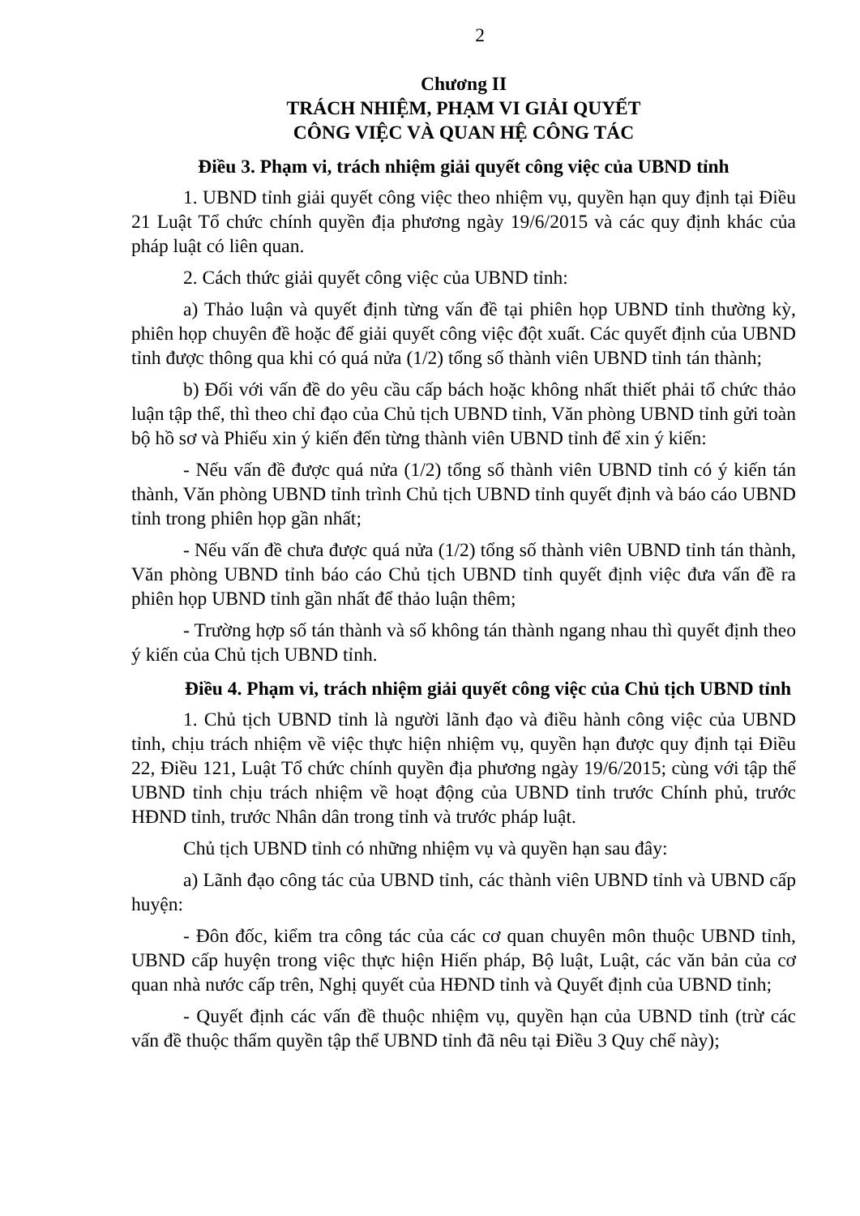2
Chương II
TRÁCH NHIỆM, PHẠM VI GIẢI QUYẾT
CÔNG VIỆC VÀ QUAN HỆ CÔNG TÁC
Điều 3. Phạm vi, trách nhiệm giải quyết công việc của UBND tỉnh
1. UBND tỉnh giải quyết công việc theo nhiệm vụ, quyền hạn quy định tại Điều 21 Luật Tổ chức chính quyền địa phương ngày 19/6/2015 và các quy định khác của pháp luật có liên quan.
2. Cách thức giải quyết công việc của UBND tỉnh:
a) Thảo luận và quyết định từng vấn đề tại phiên họp UBND tỉnh thường kỳ, phiên họp chuyên đề hoặc để giải quyết công việc đột xuất. Các quyết định của UBND tỉnh được thông qua khi có quá nửa (1/2) tổng số thành viên UBND tỉnh tán thành;
b) Đối với vấn đề do yêu cầu cấp bách hoặc không nhất thiết phải tổ chức thảo luận tập thể, thì theo chỉ đạo của Chủ tịch UBND tỉnh, Văn phòng UBND tỉnh gửi toàn bộ hồ sơ và Phiếu xin ý kiến đến từng thành viên UBND tỉnh để xin ý kiến:
- Nếu vấn đề được quá nửa (1/2) tổng số thành viên UBND tỉnh có ý kiến tán thành, Văn phòng UBND tỉnh trình Chủ tịch UBND tỉnh quyết định và báo cáo UBND tỉnh trong phiên họp gần nhất;
- Nếu vấn đề chưa được quá nửa (1/2) tổng số thành viên UBND tỉnh tán thành, Văn phòng UBND tỉnh báo cáo Chủ tịch UBND tỉnh quyết định việc đưa vấn đề ra phiên họp UBND tỉnh gần nhất để thảo luận thêm;
- Trường hợp số tán thành và số không tán thành ngang nhau thì quyết định theo ý kiến của Chủ tịch UBND tỉnh.
Điều 4. Phạm vi, trách nhiệm giải quyết công việc của Chủ tịch UBND tỉnh
1. Chủ tịch UBND tỉnh là người lãnh đạo và điều hành công việc của UBND tỉnh, chịu trách nhiệm về việc thực hiện nhiệm vụ, quyền hạn được quy định tại Điều 22, Điều 121, Luật Tổ chức chính quyền địa phương ngày 19/6/2015; cùng với tập thể UBND tỉnh chịu trách nhiệm về hoạt động của UBND tỉnh trước Chính phủ, trước HĐND tỉnh, trước Nhân dân trong tỉnh và trước pháp luật.
Chủ tịch UBND tỉnh có những nhiệm vụ và quyền hạn sau đây:
a) Lãnh đạo công tác của UBND tỉnh, các thành viên UBND tỉnh và UBND cấp huyện:
- Đôn đốc, kiểm tra công tác của các cơ quan chuyên môn thuộc UBND tỉnh, UBND cấp huyện trong việc thực hiện Hiến pháp, Bộ luật, Luật, các văn bản của cơ quan nhà nước cấp trên, Nghị quyết của HĐND tỉnh và Quyết định của UBND tỉnh;
- Quyết định các vấn đề thuộc nhiệm vụ, quyền hạn của UBND tỉnh (trừ các vấn đề thuộc thẩm quyền tập thể UBND tỉnh đã nêu tại Điều 3 Quy chế này);